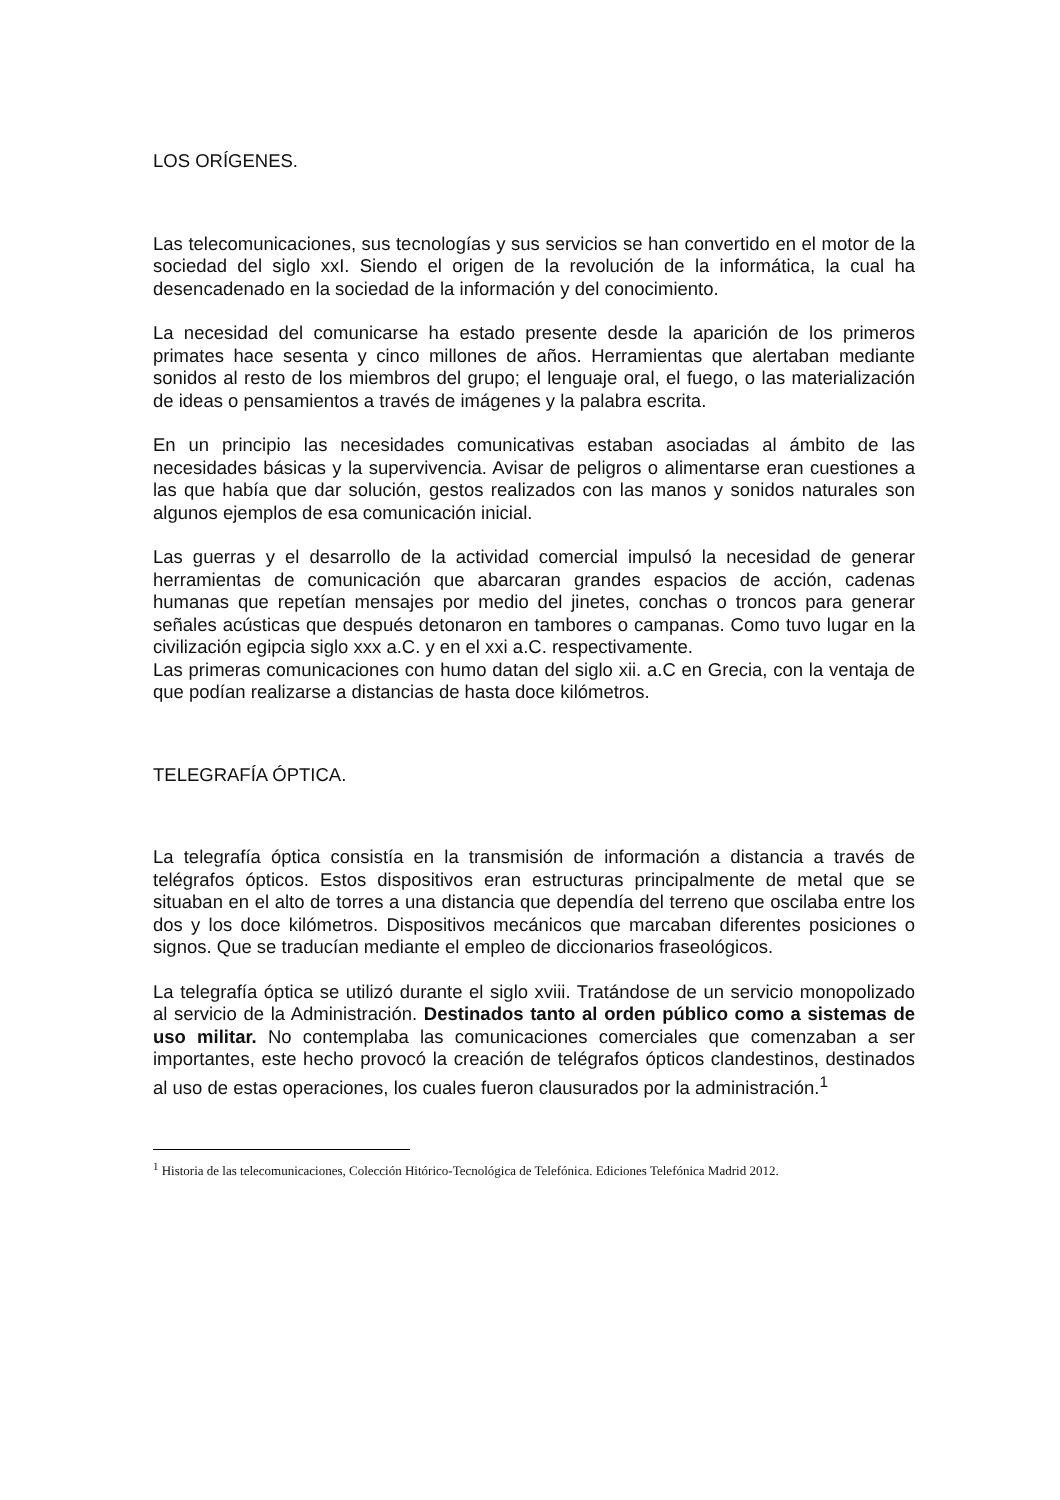LOS ORÍGENES.
Las telecomunicaciones, sus tecnologías y sus servicios se han convertido en el motor de la sociedad del siglo xxI. Siendo el origen de la revolución de la informática, la cual ha desencadenado en la sociedad de la información y del conocimiento.
La necesidad del comunicarse ha estado presente desde la aparición de los primeros primates hace sesenta y cinco millones de años. Herramientas que alertaban mediante sonidos al resto de los miembros del grupo; el lenguaje oral, el fuego, o las materialización de ideas o pensamientos a través de imágenes y la palabra escrita.
En un principio las necesidades comunicativas estaban asociadas al ámbito de las necesidades básicas y la supervivencia. Avisar de peligros o alimentarse eran cuestiones a las que había que dar solución, gestos realizados con las manos y sonidos naturales son algunos ejemplos de esa comunicación inicial.
Las guerras y el desarrollo de la actividad comercial impulsó la necesidad de generar herramientas de comunicación que abarcaran grandes espacios de acción, cadenas humanas que repetían mensajes por medio del jinetes, conchas o troncos para generar señales acústicas que después detonaron en tambores o campanas. Como tuvo lugar en la civilización egipcia siglo xxx a.C. y en el xxi a.C. respectivamente.
Las primeras comunicaciones con humo datan del siglo xii. a.C en Grecia, con la ventaja de que podían realizarse a distancias de hasta doce kilómetros.
TELEGRAFÍA ÓPTICA.
La telegrafía óptica consistía en la transmisión de información a distancia a través de telégrafos ópticos. Estos dispositivos eran estructuras principalmente de metal que se situaban en el alto de torres a una distancia que dependía del terreno que oscilaba entre los dos y los doce kilómetros. Dispositivos mecánicos que marcaban diferentes posiciones o signos. Que se traducían mediante el empleo de diccionarios fraseológicos.
La telegrafía óptica se utilizó durante el siglo xviii. Tratándose de un servicio monopolizado al servicio de la Administración. Destinados tanto al orden público como a sistemas de uso militar. No contemplaba las comunicaciones comerciales que comenzaban a ser importantes, este hecho provocó la creación de telégrafos ópticos clandestinos, destinados al uso de estas operaciones, los cuales fueron clausurados por la administración.<sup>1</sup>
<sup>1</sup> Historia de las telecomunicaciones, Colección Hitórico-Tecnológica de Telefónica. Ediciones Telefónica Madrid 2012.